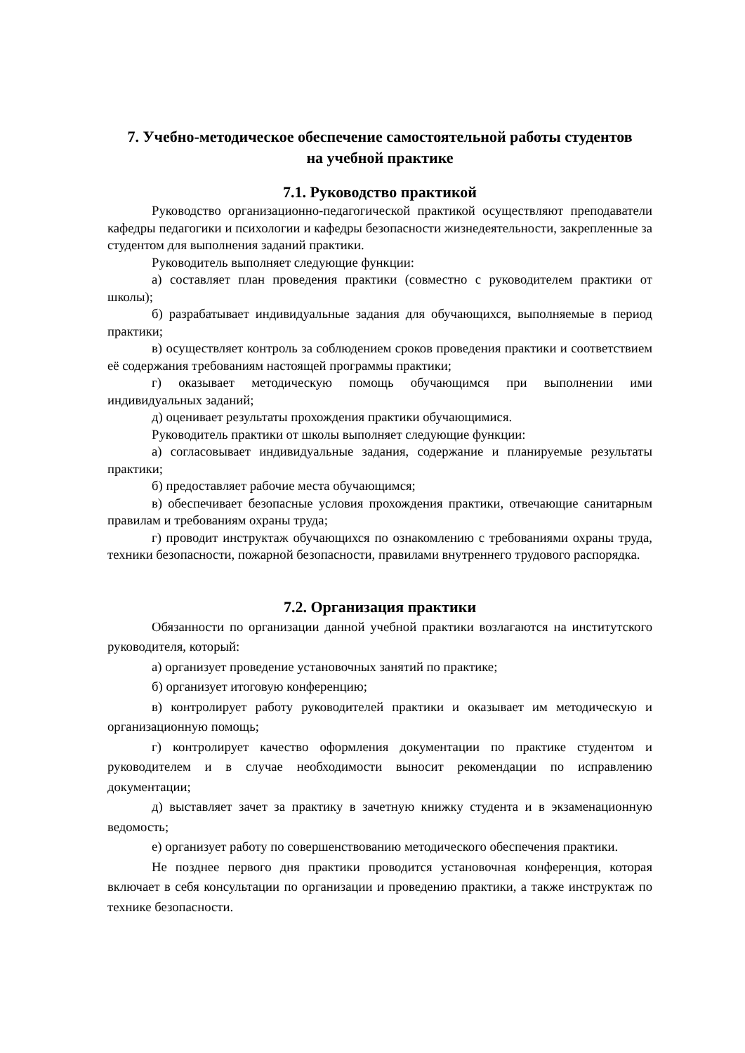7. Учебно-методическое обеспечение самостоятельной работы студентов
на учебной практике
7.1. Руководство практикой
Руководство организационно-педагогической практикой осуществляют преподаватели кафедры педагогики и психологии и кафедры безопасности жизнедеятельности, закрепленные за студентом для выполнения заданий практики.
Руководитель выполняет следующие функции:
а) составляет план проведения практики (совместно с руководителем практики от школы);
б) разрабатывает индивидуальные задания для обучающихся, выполняемые в период практики;
в) осуществляет контроль за соблюдением сроков проведения практики и соответствием её содержания требованиям настоящей программы практики;
г) оказывает методическую помощь обучающимся при выполнении ими индивидуальных заданий;
д) оценивает результаты прохождения практики обучающимися.
Руководитель практики от школы выполняет следующие функции:
а) согласовывает индивидуальные задания, содержание и планируемые результаты практики;
б) предоставляет рабочие места обучающимся;
в) обеспечивает безопасные условия прохождения практики, отвечающие санитарным правилам и требованиям охраны труда;
г) проводит инструктаж обучающихся по ознакомлению с требованиями охраны труда, техники безопасности, пожарной безопасности, правилами внутреннего трудового распорядка.
7.2. Организация практики
Обязанности по организации данной учебной практики возлагаются на институтского руководителя, который:
а) организует проведение установочных занятий по практике;
б) организует итоговую конференцию;
в) контролирует работу руководителей практики и оказывает им методическую и организационную помощь;
г) контролирует качество оформления документации по практике студентом и руководителем и в случае необходимости выносит рекомендации по исправлению документации;
д) выставляет зачет за практику в зачетную книжку студента и в экзаменационную ведомость;
е) организует работу по совершенствованию методического обеспечения практики.
Не позднее первого дня практики проводится установочная конференция, которая включает в себя консультации по организации и проведению практики, а также инструктаж по технике безопасности.